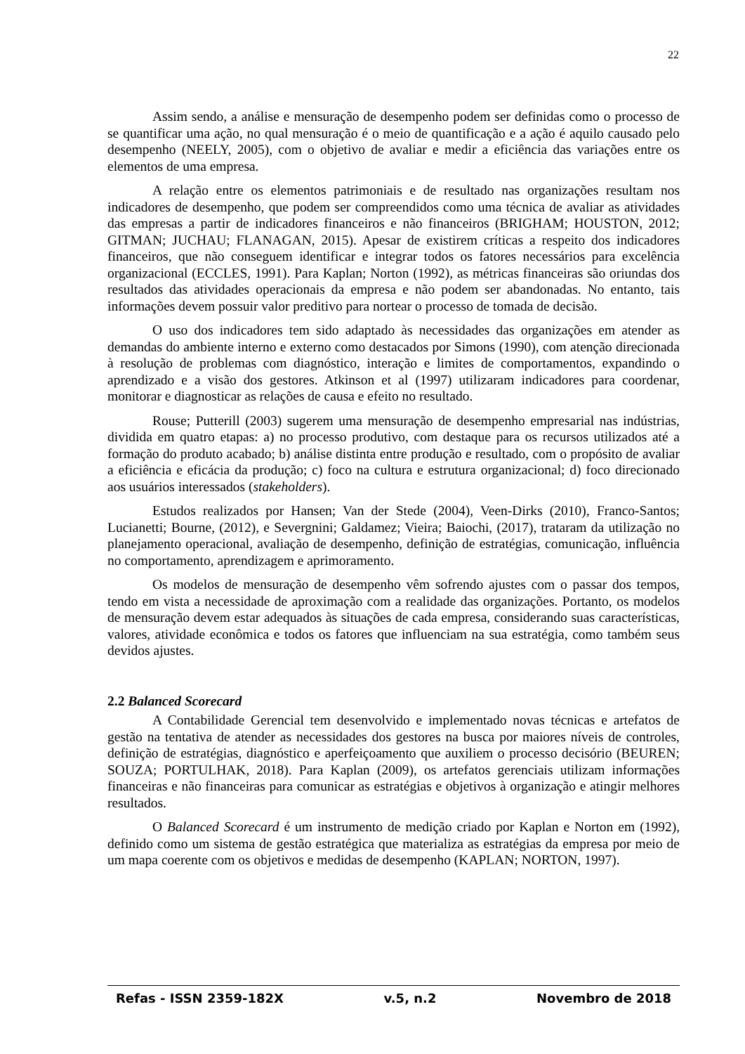22
Assim sendo, a análise e mensuração de desempenho podem ser definidas como o processo de se quantificar uma ação, no qual mensuração é o meio de quantificação e a ação é aquilo causado pelo desempenho (NEELY, 2005), com o objetivo de avaliar e medir a eficiência das variações entre os elementos de uma empresa.
A relação entre os elementos patrimoniais e de resultado nas organizações resultam nos indicadores de desempenho, que podem ser compreendidos como uma técnica de avaliar as atividades das empresas a partir de indicadores financeiros e não financeiros (BRIGHAM; HOUSTON, 2012; GITMAN; JUCHAU; FLANAGAN, 2015). Apesar de existirem críticas a respeito dos indicadores financeiros, que não conseguem identificar e integrar todos os fatores necessários para excelência organizacional (ECCLES, 1991). Para Kaplan; Norton (1992), as métricas financeiras são oriundas dos resultados das atividades operacionais da empresa e não podem ser abandonadas. No entanto, tais informações devem possuir valor preditivo para nortear o processo de tomada de decisão.
O uso dos indicadores tem sido adaptado às necessidades das organizações em atender as demandas do ambiente interno e externo como destacados por Simons (1990), com atenção direcionada à resolução de problemas com diagnóstico, interação e limites de comportamentos, expandindo o aprendizado e a visão dos gestores. Atkinson et al (1997) utilizaram indicadores para coordenar, monitorar e diagnosticar as relações de causa e efeito no resultado.
Rouse; Putterill (2003) sugerem uma mensuração de desempenho empresarial nas indústrias, dividida em quatro etapas: a) no processo produtivo, com destaque para os recursos utilizados até a formação do produto acabado; b) análise distinta entre produção e resultado, com o propósito de avaliar a eficiência e eficácia da produção; c) foco na cultura e estrutura organizacional; d) foco direcionado aos usuários interessados (stakeholders).
Estudos realizados por Hansen; Van der Stede (2004), Veen-Dirks (2010), Franco-Santos; Lucianetti; Bourne, (2012), e Severgnini; Galdamez; Vieira; Baiochi, (2017), trataram da utilização no planejamento operacional, avaliação de desempenho, definição de estratégias, comunicação, influência no comportamento, aprendizagem e aprimoramento.
Os modelos de mensuração de desempenho vêm sofrendo ajustes com o passar dos tempos, tendo em vista a necessidade de aproximação com a realidade das organizações. Portanto, os modelos de mensuração devem estar adequados às situações de cada empresa, considerando suas características, valores, atividade econômica e todos os fatores que influenciam na sua estratégia, como também seus devidos ajustes.
2.2 Balanced Scorecard
A Contabilidade Gerencial tem desenvolvido e implementado novas técnicas e artefatos de gestão na tentativa de atender as necessidades dos gestores na busca por maiores níveis de controles, definição de estratégias, diagnóstico e aperfeiçoamento que auxiliem o processo decisório (BEUREN; SOUZA; PORTULHAK, 2018). Para Kaplan (2009), os artefatos gerenciais utilizam informações financeiras e não financeiras para comunicar as estratégias e objetivos à organização e atingir melhores resultados.
O Balanced Scorecard é um instrumento de medição criado por Kaplan e Norton em (1992), definido como um sistema de gestão estratégica que materializa as estratégias da empresa por meio de um mapa coerente com os objetivos e medidas de desempenho (KAPLAN; NORTON, 1997).
Refas - ISSN 2359-182X v.5, n.2 Novembro de 2018